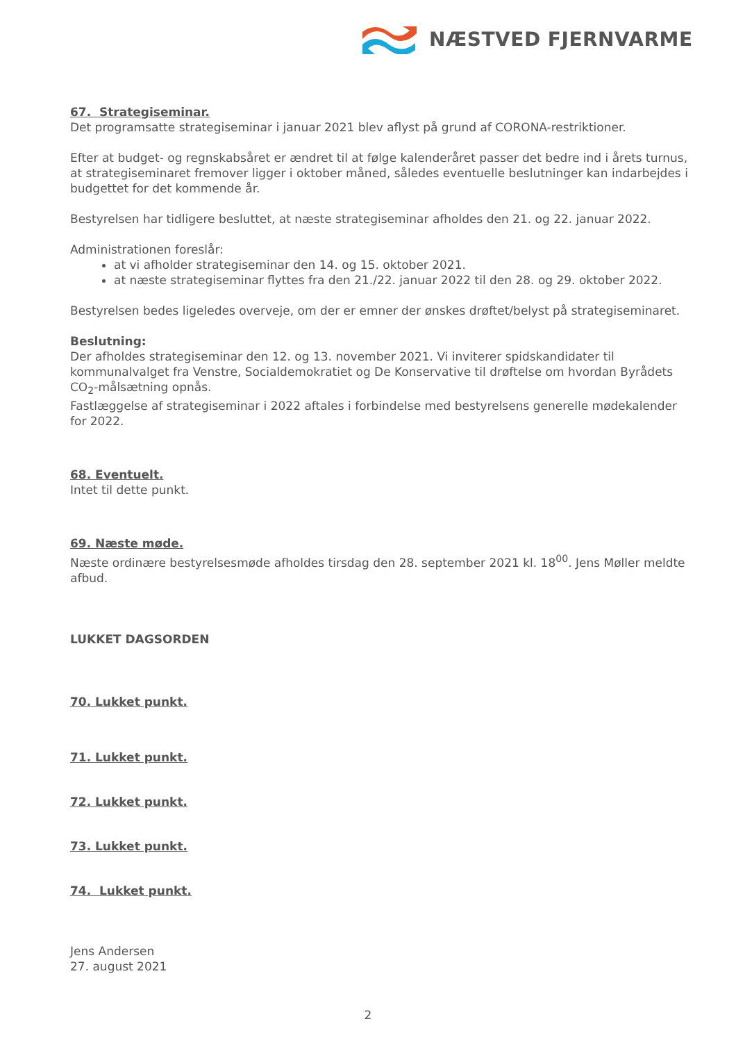NÆSTVED FJERNVARME
67. Strategiseminar.
Det programsatte strategiseminar i januar 2021 blev aflyst på grund af CORONA-restriktioner.
Efter at budget- og regnskabsåret er ændret til at følge kalenderåret passer det bedre ind i årets turnus, at strategiseminaret fremover ligger i oktober måned, således eventuelle beslutninger kan indarbejdes i budgettet for det kommende år.
Bestyrelsen har tidligere besluttet, at næste strategiseminar afholdes den 21. og 22. januar 2022.
Administrationen foreslår:
at vi afholder strategiseminar den 14. og 15. oktober 2021.
at næste strategiseminar flyttes fra den 21./22. januar 2022 til den 28. og 29. oktober 2022.
Bestyrelsen bedes ligeledes overveje, om der er emner der ønskes drøftet/belyst på strategiseminaret.
Beslutning:
Der afholdes strategiseminar den 12. og 13. november 2021. Vi inviterer spidskandidater til kommunalvalget fra Venstre, Socialdemokratiet og De Konservative til drøftelse om hvordan Byrådets CO<sub>2</sub>-målsætning opnås.
Fastlæggelse af strategiseminar i 2022 aftales i forbindelse med bestyrelsens generelle mødekalender for 2022.
68. Eventuelt.
Intet til dette punkt.
69. Næste møde.
Næste ordinære bestyrelsesmøde afholdes tirsdag den 28. september 2021 kl. 18<sup>00</sup>. Jens Møller meldte afbud.
LUKKET DAGSORDEN
70. Lukket punkt.
71. Lukket punkt.
72. Lukket punkt.
73. Lukket punkt.
74. Lukket punkt.
Jens Andersen
27. august 2021
2